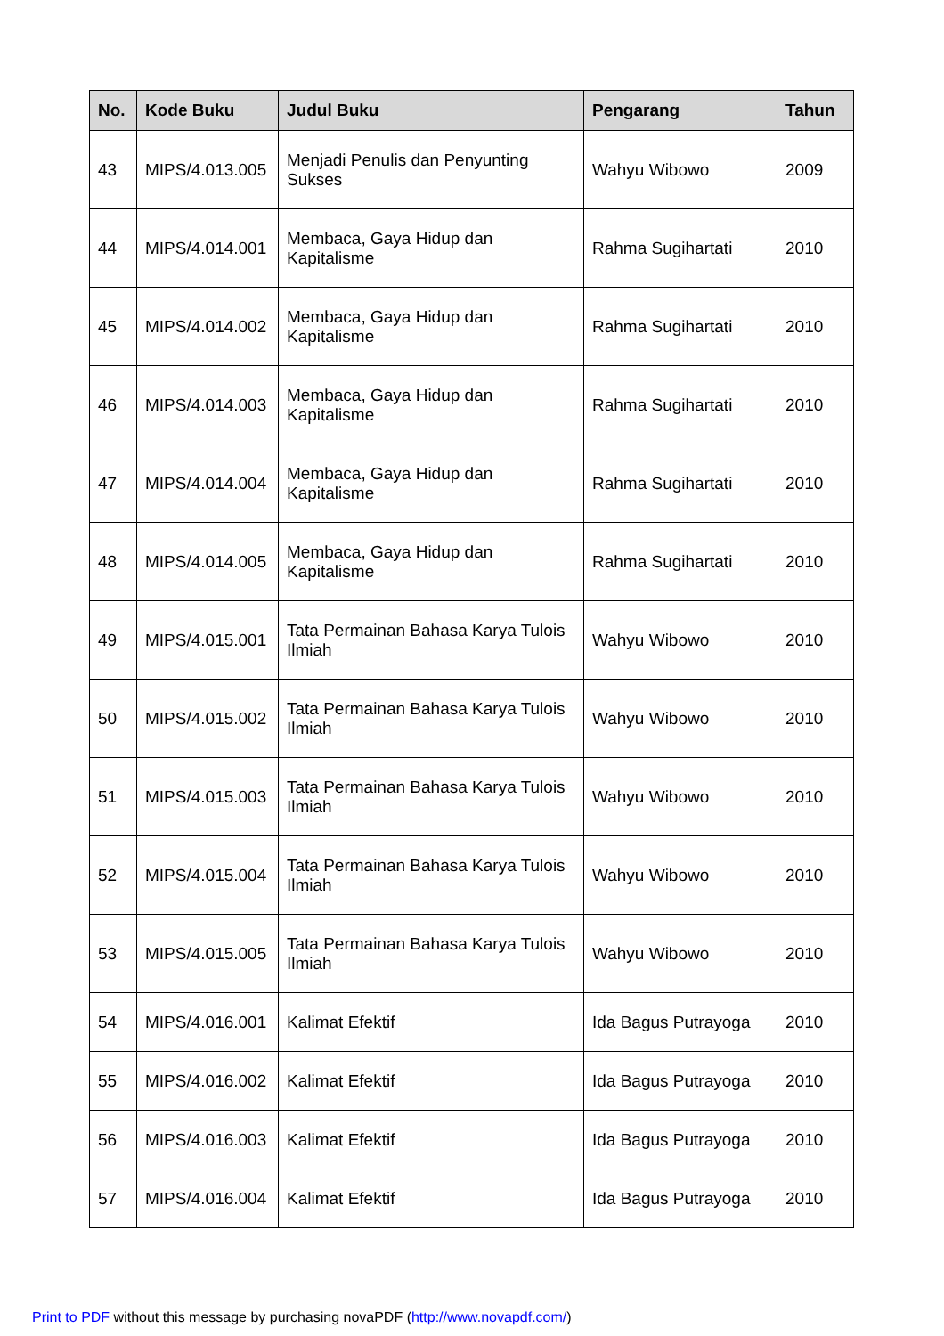| No. | Kode Buku | Judul Buku | Pengarang | Tahun |
| --- | --- | --- | --- | --- |
| 43 | MIPS/4.013.005 | Menjadi Penulis dan Penyunting Sukses | Wahyu Wibowo | 2009 |
| 44 | MIPS/4.014.001 | Membaca, Gaya Hidup dan Kapitalisme | Rahma Sugihartati | 2010 |
| 45 | MIPS/4.014.002 | Membaca, Gaya Hidup dan Kapitalisme | Rahma Sugihartati | 2010 |
| 46 | MIPS/4.014.003 | Membaca, Gaya Hidup dan Kapitalisme | Rahma Sugihartati | 2010 |
| 47 | MIPS/4.014.004 | Membaca, Gaya Hidup dan Kapitalisme | Rahma Sugihartati | 2010 |
| 48 | MIPS/4.014.005 | Membaca, Gaya Hidup dan Kapitalisme | Rahma Sugihartati | 2010 |
| 49 | MIPS/4.015.001 | Tata Permainan Bahasa Karya Tulois Ilmiah | Wahyu Wibowo | 2010 |
| 50 | MIPS/4.015.002 | Tata Permainan Bahasa Karya Tulois Ilmiah | Wahyu Wibowo | 2010 |
| 51 | MIPS/4.015.003 | Tata Permainan Bahasa Karya Tulois Ilmiah | Wahyu Wibowo | 2010 |
| 52 | MIPS/4.015.004 | Tata Permainan Bahasa Karya Tulois Ilmiah | Wahyu Wibowo | 2010 |
| 53 | MIPS/4.015.005 | Tata Permainan Bahasa Karya Tulois Ilmiah | Wahyu Wibowo | 2010 |
| 54 | MIPS/4.016.001 | Kalimat Efektif | Ida Bagus Putrayoga | 2010 |
| 55 | MIPS/4.016.002 | Kalimat Efektif | Ida Bagus Putrayoga | 2010 |
| 56 | MIPS/4.016.003 | Kalimat Efektif | Ida Bagus Putrayoga | 2010 |
| 57 | MIPS/4.016.004 | Kalimat Efektif | Ida Bagus Putrayoga | 2010 |
Print to PDF without this message by purchasing novaPDF (http://www.novapdf.com/)